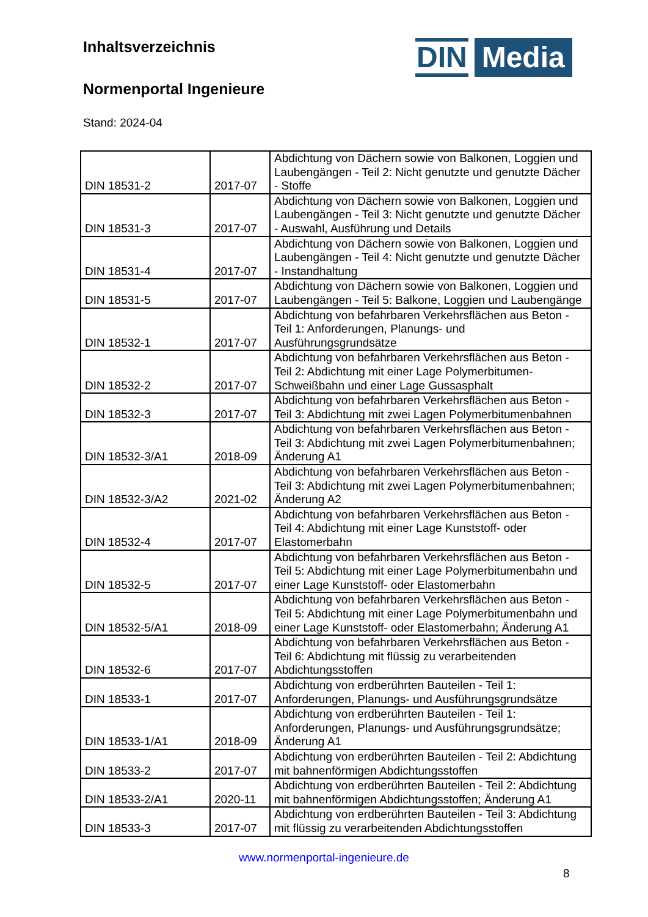Inhaltsverzeichnis
Normenportal Ingenieure
Stand: 2024-04
DIN
Media
| DIN 18531-2 | 2017-07 | Abdichtung von Dächern sowie von Balkonen, Loggien und Laubengängen - Teil 2: Nicht genutzte und genutzte Dächer - Stoffe |
| DIN 18531-3 | 2017-07 | Abdichtung von Dächern sowie von Balkonen, Loggien und Laubengängen - Teil 3: Nicht genutzte und genutzte Dächer - Auswahl, Ausführung und Details |
| DIN 18531-4 | 2017-07 | Abdichtung von Dächern sowie von Balkonen, Loggien und Laubengängen - Teil 4: Nicht genutzte und genutzte Dächer - Instandhaltung |
| DIN 18531-5 | 2017-07 | Abdichtung von Dächern sowie von Balkonen, Loggien und Laubengängen - Teil 5: Balkone, Loggien und Laubengänge |
| DIN 18532-1 | 2017-07 | Abdichtung von befahrbaren Verkehrsflächen aus Beton - Teil 1: Anforderungen, Planungs- und Ausführungsgrundsätze |
| DIN 18532-2 | 2017-07 | Abdichtung von befahrbaren Verkehrsflächen aus Beton - Teil 2: Abdichtung mit einer Lage Polymerbitumen-Schweißbahn und einer Lage Gussasphalt |
| DIN 18532-3 | 2017-07 | Abdichtung von befahrbaren Verkehrsflächen aus Beton - Teil 3: Abdichtung mit zwei Lagen Polymerbitumenbahnen |
| DIN 18532-3/A1 | 2018-09 | Abdichtung von befahrbaren Verkehrsflächen aus Beton - Teil 3: Abdichtung mit zwei Lagen Polymerbitumenbahnen; Änderung A1 |
| DIN 18532-3/A2 | 2021-02 | Abdichtung von befahrbaren Verkehrsflächen aus Beton - Teil 3: Abdichtung mit zwei Lagen Polymerbitumenbahnen; Änderung A2 |
| DIN 18532-4 | 2017-07 | Abdichtung von befahrbaren Verkehrsflächen aus Beton - Teil 4: Abdichtung mit einer Lage Kunststoff- oder Elastomerbahn |
| DIN 18532-5 | 2017-07 | Abdichtung von befahrbaren Verkehrsflächen aus Beton - Teil 5: Abdichtung mit einer Lage Polymerbitumenbahn und einer Lage Kunststoff- oder Elastomerbahn |
| DIN 18532-5/A1 | 2018-09 | Abdichtung von befahrbaren Verkehrsflächen aus Beton - Teil 5: Abdichtung mit einer Lage Polymerbitumenbahn und einer Lage Kunststoff- oder Elastomerbahn; Änderung A1 |
| DIN 18532-6 | 2017-07 | Abdichtung von befahrbaren Verkehrsflächen aus Beton - Teil 6: Abdichtung mit flüssig zu verarbeitenden Abdichtungsstoffen |
| DIN 18533-1 | 2017-07 | Abdichtung von erdberührten Bauteilen - Teil 1: Anforderungen, Planungs- und Ausführungsgrundsätze |
| DIN 18533-1/A1 | 2018-09 | Abdichtung von erdberührten Bauteilen - Teil 1: Anforderungen, Planungs- und Ausführungsgrundsätze; Änderung A1 |
| DIN 18533-2 | 2017-07 | Abdichtung von erdberührten Bauteilen - Teil 2: Abdichtung mit bahnenförmigen Abdichtungsstoffen |
| DIN 18533-2/A1 | 2020-11 | Abdichtung von erdberührten Bauteilen - Teil 2: Abdichtung mit bahnenförmigen Abdichtungsstoffen; Änderung A1 |
| DIN 18533-3 | 2017-07 | Abdichtung von erdberührten Bauteilen - Teil 3: Abdichtung mit flüssig zu verarbeitenden Abdichtungsstoffen |
www.normenportal-ingenieure.de
8